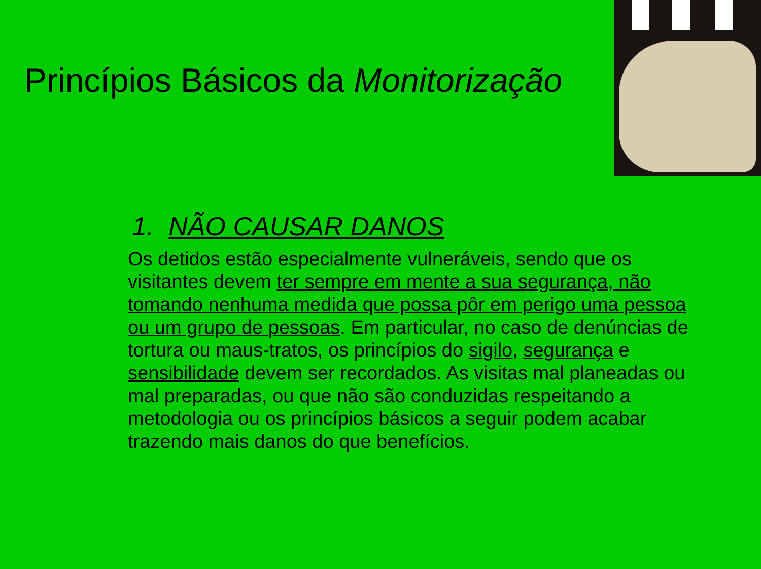Princípios Básicos da Monitorização
1. NÃO CAUSAR DANOS
Os detidos estão especialmente vulneráveis, sendo que os visitantes devem ter sempre em mente a sua segurança, não tomando nenhuma medida que possa pôr em perigo uma pessoa ou um grupo de pessoas. Em particular, no caso de denúncias de tortura ou maus-tratos, os princípios do sigilo, segurança e sensibilidade devem ser recordados. As visitas mal planeadas ou mal preparadas, ou que não são conduzidas respeitando a metodologia ou os princípios básicos a seguir podem acabar trazendo mais danos do que benefícios.